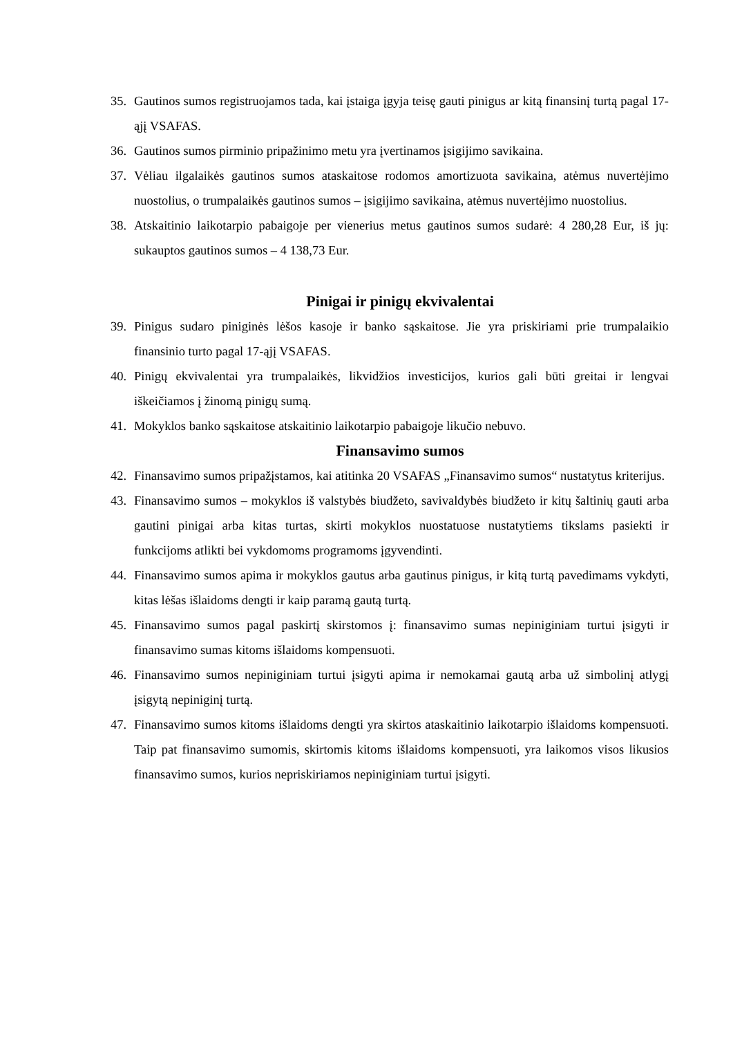35. Gautinos sumos registruojamos tada, kai įstaiga įgyja teisę gauti pinigus ar kitą finansinį turtą pagal 17-ąjį VSAFAS.
36. Gautinos sumos pirminio pripažinimo metu yra įvertinamos įsigijimo savikaina.
37. Vėliau ilgalaikės gautinos sumos ataskaitose rodomos amortizuota savikaina, atėmus nuvertėjimo nuostolius, o trumpalaikės gautinos sumos – įsigijimo savikaina, atėmus nuvertėjimo nuostolius.
38. Atskaitinio laikotarpio pabaigoje per vienerius metus gautinos sumos sudarė: 4 280,28 Eur, iš jų: sukauptos gautinos sumos – 4 138,73 Eur.
Pinigai ir pinigų ekvivalentai
39. Pinigus sudaro piniginės lėšos kasoje ir banko sąskaitose. Jie yra priskiriami prie trumpalaikio finansinio turto pagal 17-ąjį VSAFAS.
40. Pinigų ekvivalentai yra trumpalaikės, likvidžios investicijos, kurios gali būti greitai ir lengvai iškeičiamos į žinomą pinigų sumą.
41. Mokyklos banko sąskaitose atskaitinio laikotarpio pabaigoje likučio nebuvo.
Finansavimo sumos
42. Finansavimo sumos pripažįstamos, kai atitinka 20 VSAFAS „Finansavimo sumos“ nustatytus kriterijus.
43. Finansavimo sumos – mokyklos iš valstybės biudžeto, savivaldybės biudžeto ir kitų šaltinių gauti arba gautini pinigai arba kitas turtas, skirti mokyklos nuostatuose nustatytiems tikslams pasiekti ir funkcijoms atlikti bei vykdomoms programoms įgyvendinti.
44. Finansavimo sumos apima ir mokyklos gautus arba gautinus pinigus, ir kitą turtą pavedimams vykdyti, kitas lėšas išlaidoms dengti ir kaip paramą gautą turtą.
45. Finansavimo sumos pagal paskirtį skirstomos į: finansavimo sumas nepiniginiam turtui įsigyti ir finansavimo sumas kitoms išlaidoms kompensuoti.
46. Finansavimo sumos nepiniginiam turtui įsigyti apima ir nemokamai gautą arba už simbolinį atlygį įsigytą nepiniginį turtą.
47. Finansavimo sumos kitoms išlaidoms dengti yra skirtos ataskaitinio laikotarpio išlaidoms kompensuoti. Taip pat finansavimo sumomis, skirtomis kitoms išlaidoms kompensuoti, yra laikomos visos likusios finansavimo sumos, kurios nepriskiriamos nepiniginiam turtui įsigyti.